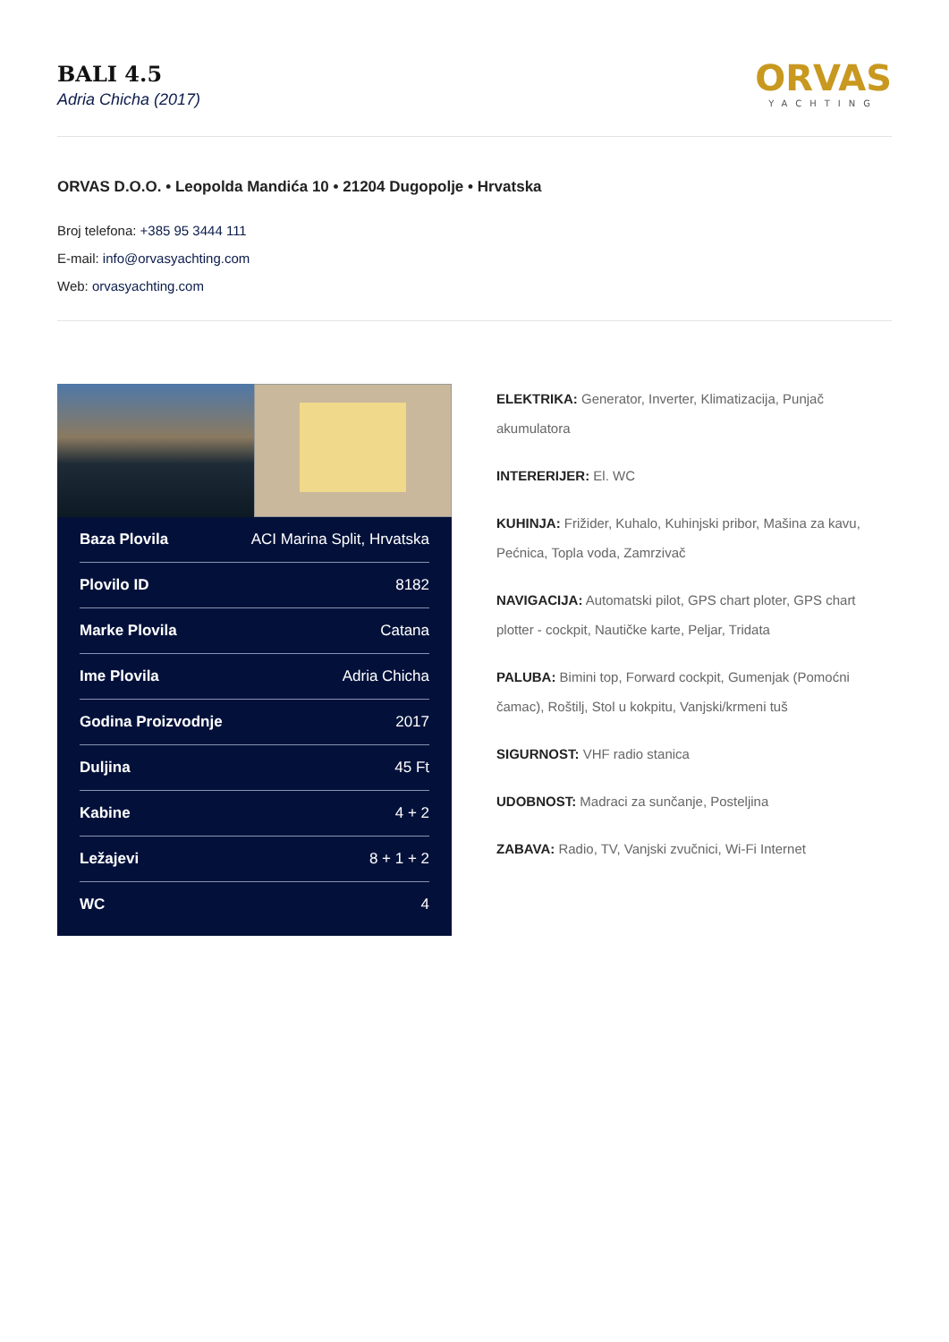BALI 4.5
Adria Chicha (2017)
ORVAS
YACHTING
ORVAS D.O.O. • Leopolda Mandića 10 • 21204 Dugopolje • Hrvatska
Broj telefona: +385 95 3444 111
E-mail: info@orvasyachting.com
Web: orvasyachting.com
| Baza Plovila | ACI Marina Split, Hrvatska |
| Plovilo ID | 8182 |
| Marke Plovila | Catana |
| Ime Plovila | Adria Chicha |
| Godina Proizvodnje | 2017 |
| Duljina | 45 Ft |
| Kabine | 4 + 2 |
| Ležajevi | 8 + 1 + 2 |
| WC | 4 |
ELEKTRIKA: Generator, Inverter, Klimatizacija, Punjač akumulatora
INTERERIJER: El. WC
KUHINJA: Frižider, Kuhalo, Kuhinjski pribor, Mašina za kavu, Pećnica, Topla voda, Zamrzivač
NAVIGACIJA: Automatski pilot, GPS chart ploter, GPS chart plotter - cockpit, Nautičke karte, Peljar, Tridata
PALUBA: Bimini top, Forward cockpit, Gumenjak (Pomoćni čamac), Roštilj, Stol u kokpitu, Vanjski/krmeni tuš
SIGURNOST: VHF radio stanica
UDOBNOST: Madraci za sunčanje, Posteljina
ZABAVA: Radio, TV, Vanjski zvučnici, Wi-Fi Internet